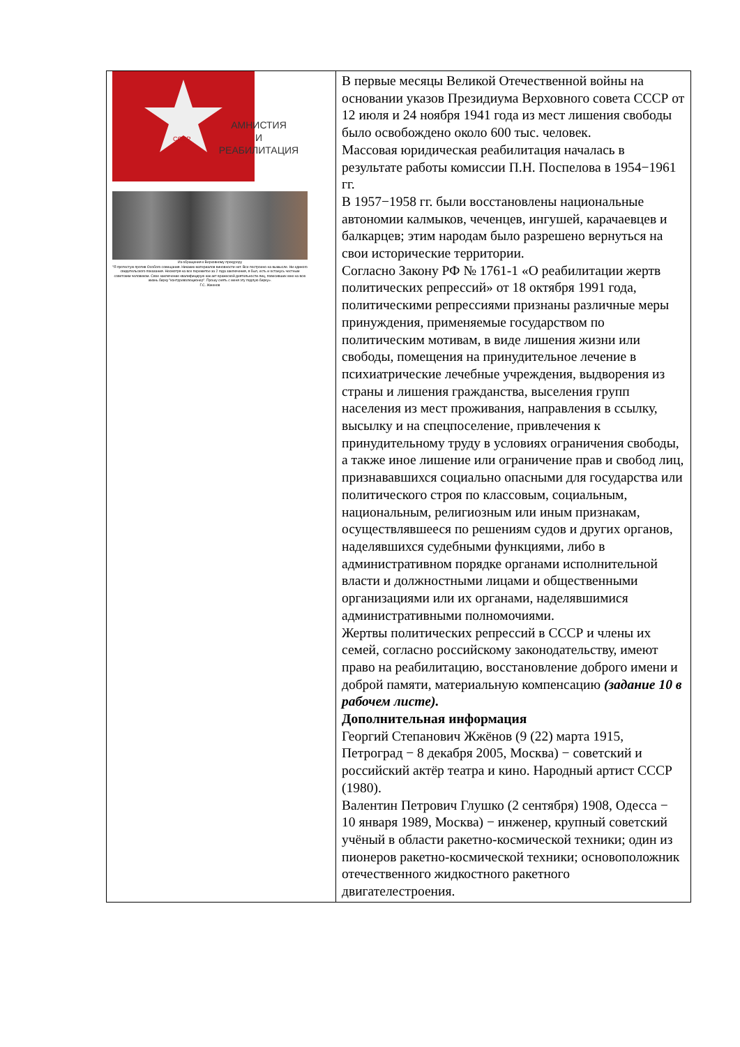| СССР АМНИСТИЯ И РЕАБИЛИТАЦИЯ Из обращения к Верховному прокурору "Я протестую против Особого совещания. Никаких материалов виновности нет. Все построено на вымысле. Ни единого свидетельского показания. Несмотря на все пережитое за 2 года заключения, я был, есть и останусь честным советским человеком. Свое заключение квалифицирую как акт вражеской деятельности лиц, повесивших мне на всю жизнь бирку "контрреволюционер". Прошу снять с меня эту подлую бирку». Г.С. Жженов | В первые месяцы Великой Отечественной войны на основании указов Президиума Верховного совета СССР от 12 июля и 24 ноября 1941 года из мест лишения свободы было освобождено около 600 тыс. человек. Массовая юридическая реабилитация началась в результате работы комиссии П.Н. Поспелова в 1954−1961 гг. В 1957−1958 гг. были восстановлены национальные автономии калмыков, чеченцев, ингушей, карачаевцев и балкарцев; этим народам было разрешено вернуться на свои исторические территории. Согласно Закону РФ № 1761-1 «О реабилитации жертв политических репрессий» от 18 октября 1991 года, политическими репрессиями признаны различные меры принуждения, применяемые государством по политическим мотивам, в виде лишения жизни или свободы, помещения на принудительное лечение в психиатрические лечебные учреждения, выдворения из страны и лишения гражданства, выселения групп населения из мест проживания, направления в ссылку, высылку и на спецпоселение, привлечения к принудительному труду в условиях ограничения свободы, а также иное лишение или ограничение прав и свобод лиц, признававшихся социально опасными для государства или политического строя по классовым, социальным, национальным, религиозным или иным признакам, осуществлявшееся по решениям судов и других органов, наделявшихся судебными функциями, либо в административном порядке органами исполнительной власти и должностными лицами и общественными организациями или их органами, наделявшимися административными полномочиями. Жертвы политических репрессий в СССР и члены их семей, согласно российскому законодательству, имеют право на реабилитацию, восстановление доброго имени и доброй памяти, материальную компенсацию (задание 10 в рабочем листе). Дополнительная информация Георгий Степанович Жжёнов (9 (22) марта 1915, Петроград − 8 декабря 2005, Москва) − советский и российский актёр театра и кино. Народный артист СССР (1980). Валентин Петрович Глушко (2 сентября) 1908, Одесса − 10 января 1989, Москва) − инженер, крупный советский учёный в области ракетно-космической техники; один из пионеров ракетно-космической техники; основоположник отечественного жидкостного ракетного двигателестроения. |